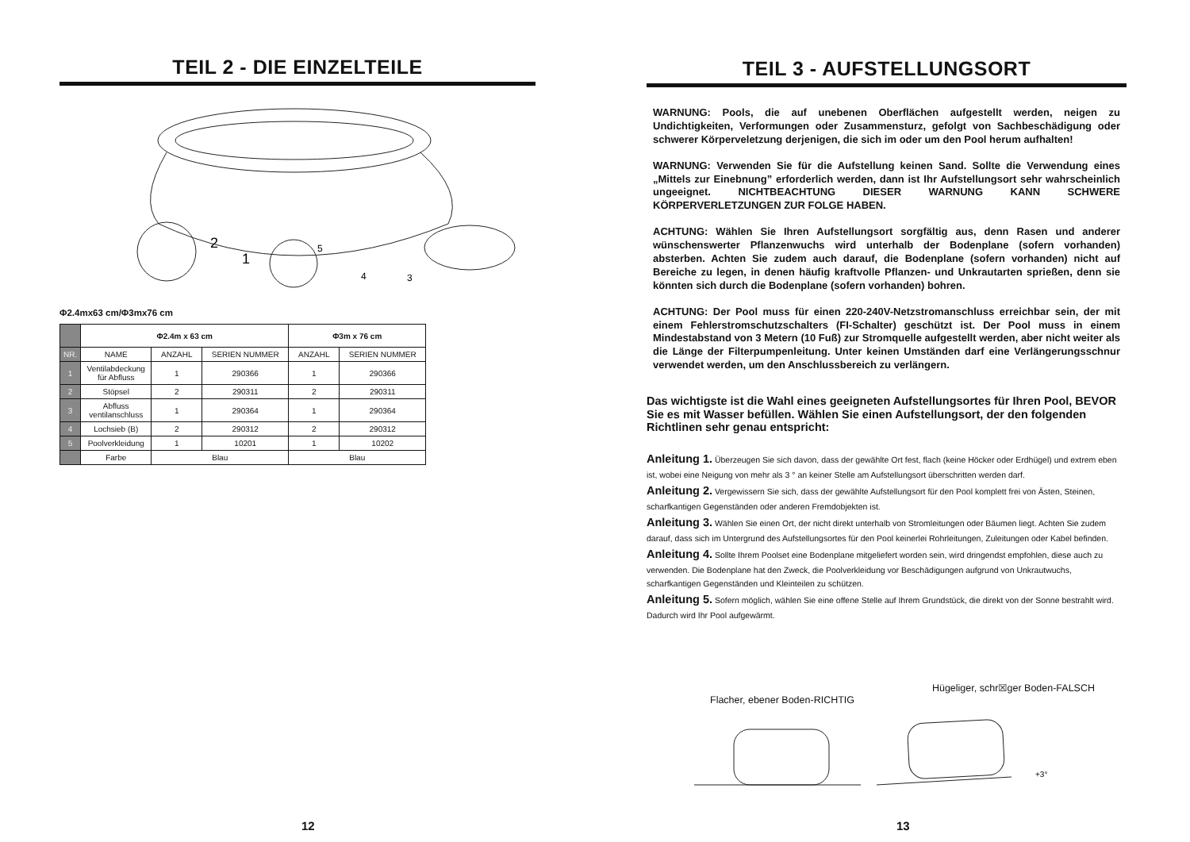TEIL 2 - DIE EINZELTEILE
2
1
5
4
3
Φ2.4mx63 cm/Φ3mx76 cm
| | Φ2.4m x 63 cm | | | Φ3m x 76 cm | |
| --- | --- | --- | --- | --- | --- |
| NR. | NAME | ANZAHL | SERIEN NUMMER | ANZAHL | SERIEN NUMMER |
| 1 | Ventilabdeckung für Abfluss | 1 | 290366 | 1 | 290366 |
| 2 | Stöpsel | 2 | 290311 | 2 | 290311 |
| 3 | Abfluss ventilanschluss | 1 | 290364 | 1 | 290364 |
| 4 | Lochsieb (B) | 2 | 290312 | 2 | 290312 |
| 5 | Poolverkleidung | 1 | 10201 | 1 | 10202 |
| | Farbe | Blau | | Blau | |
12
TEIL 3 - AUFSTELLUNGSORT
WARNUNG: Pools, die auf unebenen Oberflächen aufgestellt werden, neigen zu Undichtigkeiten, Verformungen oder Zusammensturz, gefolgt von Sachbeschädigung oder schwerer Körperveletzung derjenigen, die sich im oder um den Pool herum aufhalten!
WARNUNG: Verwenden Sie für die Aufstellung keinen Sand. Sollte die Verwendung eines „Mittels zur Einebnung” erforderlich werden, dann ist Ihr Aufstellungsort sehr wahrscheinlich ungeeignet. NICHTBEACHTUNG DIESER WARNUNG KANN SCHWERE KÖRPERVERLETZUNGEN ZUR FOLGE HABEN.
ACHTUNG: Wählen Sie Ihren Aufstellungsort sorgfältig aus, denn Rasen und anderer wünschenswerter Pflanzenwuchs wird unterhalb der Bodenplane (sofern vorhanden) absterben. Achten Sie zudem auch darauf, die Bodenplane (sofern vorhanden) nicht auf Bereiche zu legen, in denen häufig kraftvolle Pflanzen- und Unkrautarten sprießen, denn sie könnten sich durch die Bodenplane (sofern vorhanden) bohren.
ACHTUNG: Der Pool muss für einen 220-240V-Netzstromanschluss erreichbar sein, der mit einem Fehlerstromschutzschalters (FI-Schalter) geschützt ist. Der Pool muss in einem Mindestabstand von 3 Metern (10 Fuß) zur Stromquelle aufgestellt werden, aber nicht weiter als die Länge der Filterpumpenleitung. Unter keinen Umständen darf eine Verlängerungsschnur verwendet werden, um den Anschlussbereich zu verlängern.
Das wichtigste ist die Wahl eines geeigneten Aufstellungsortes für Ihren Pool, BEVOR Sie es mit Wasser befüllen. Wählen Sie einen Aufstellungsort, der den folgenden Richtlinen sehr genau entspricht:
Anleitung 1. Überzeugen Sie sich davon, dass der gewählte Ort fest, flach (keine Höcker oder Erdhügel) und extrem eben ist, wobei eine Neigung von mehr als 3 ° an keiner Stelle am Aufstellungsort überschritten werden darf.
Anleitung 2. Vergewissern Sie sich, dass der gewählte Aufstellungsort für den Pool komplett frei von Ästen, Steinen, scharfkantigen Gegenständen oder anderen Fremdobjekten ist.
Anleitung 3. Wählen Sie einen Ort, der nicht direkt unterhalb von Stromleitungen oder Bäumen liegt. Achten Sie zudem darauf, dass sich im Untergrund des Aufstellungsortes für den Pool keinerlei Rohrleitungen, Zuleitungen oder Kabel befinden.
Anleitung 4. Sollte Ihrem Poolset eine Bodenplane mitgeliefert worden sein, wird dringendst empfohlen, diese auch zu verwenden. Die Bodenplane hat den Zweck, die Poolverkleidung vor Beschädigungen aufgrund von Unkrautwuchs, scharfkantigen Gegenständen und Kleinteilen zu schützen.
Anleitung 5. Sofern möglich, wählen Sie eine offene Stelle auf Ihrem Grundstück, die direkt von der Sonne bestrahlt wird. Dadurch wird Ihr Pool aufgewärmt.
Flacher, ebener Boden-RICHTIG
Hügeliger, schr☒ger Boden-FALSCH
+3°
13